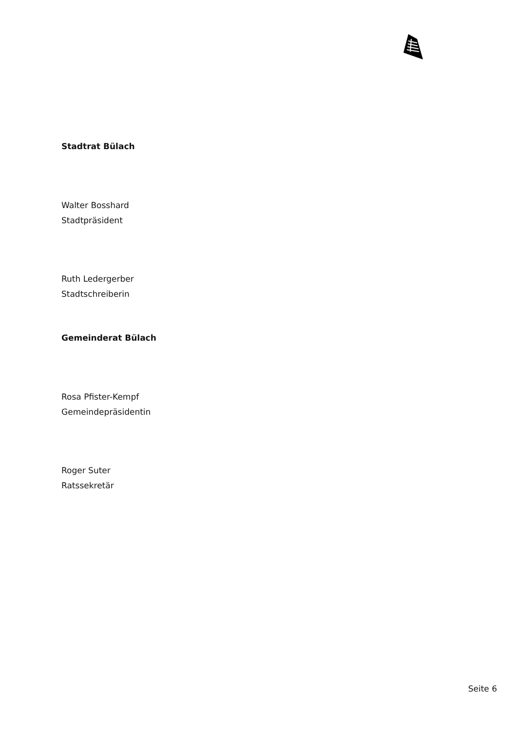Stadtrat Bülach
Walter Bosshard
Stadtpräsident
Ruth Ledergerber
Stadtschreiberin
Gemeinderat Bülach
Rosa Pfister-Kempf
Gemeindepräsidentin
Roger Suter
Ratssekretär
Seite 6